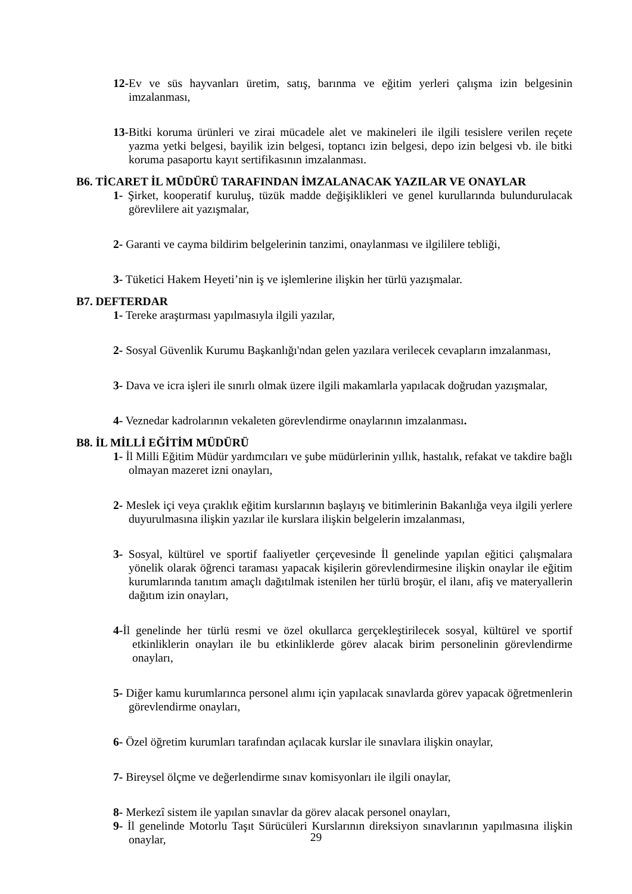12-Ev ve süs hayvanları üretim, satış, barınma ve eğitim yerleri çalışma izin belgesinin imzalanması,
13-Bitki koruma ürünleri ve zirai mücadele alet ve makineleri ile ilgili tesislere verilen reçete yazma yetki belgesi, bayilik izin belgesi, toptancı izin belgesi, depo izin belgesi vb. ile bitki koruma pasaportu kayıt sertifikasının imzalanması.
B6. TİCARET İL MÜDÜRÜ TARAFINDAN İMZALANACAK YAZILAR VE ONAYLAR
1- Şirket, kooperatif kuruluş, tüzük madde değişiklikleri ve genel kurullarında bulundurulacak görevlilere ait yazışmalar,
2- Garanti ve cayma bildirim belgelerinin tanzimi, onaylanması ve ilgililere tebliği,
3- Tüketici Hakem Heyeti’nin iş ve işlemlerine ilişkin her türlü yazışmalar.
B7. DEFTERDAR
1- Tereke araştırması yapılmasıyla ilgili yazılar,
2- Sosyal Güvenlik Kurumu Başkanlığı'ndan gelen yazılara verilecek cevapların imzalanması,
3- Dava ve icra işleri ile sınırlı olmak üzere ilgili makamlarla yapılacak doğrudan yazışmalar,
4- Veznedar kadrolarının vekaleten görevlendirme onaylarının imzalanması.
B8. İL MİLLİ EĞİTİM MÜDÜRÜ
1- İl Milli Eğitim Müdür yardımcıları ve şube müdürlerinin yıllık, hastalık, refakat ve takdire bağlı olmayan mazeret izni onayları,
2- Meslek içi veya çıraklık eğitim kurslarının başlayış ve bitimlerinin Bakanlığa veya ilgili yerlere duyurulmasına ilişkin yazılar ile kurslara ilişkin belgelerin imzalanması,
3- Sosyal, kültürel ve sportif faaliyetler çerçevesinde İl genelinde yapılan eğitici çalışmalara yönelik olarak öğrenci taraması yapacak kişilerin görevlendirmesine ilişkin onaylar ile eğitim kurumlarında tanıtım amaçlı dağıtılmak istenilen her türlü broşür, el ilanı, afiş ve materyallerin dağıtım izin onayları,
4-İl genelinde her türlü resmi ve özel okullarca gerçekleştirilecek sosyal, kültürel ve sportif etkinliklerin onayları ile bu etkinliklerde görev alacak birim personelinin görevlendirme onayları,
5- Diğer kamu kurumlarınca personel alımı için yapılacak sınavlarda görev yapacak öğretmenlerin görevlendirme onayları,
6- Özel öğretim kurumları tarafından açılacak kurslar ile sınavlara ilişkin onaylar,
7- Bireysel ölçme ve değerlendirme sınav komisyonları ile ilgili onaylar,
8- Merkezî sistem ile yapılan sınavlar da görev alacak personel onayları,
9- İl genelinde Motorlu Taşıt Sürücüleri Kurslarının direksiyon sınavlarının yapılmasına ilişkin onaylar,
29